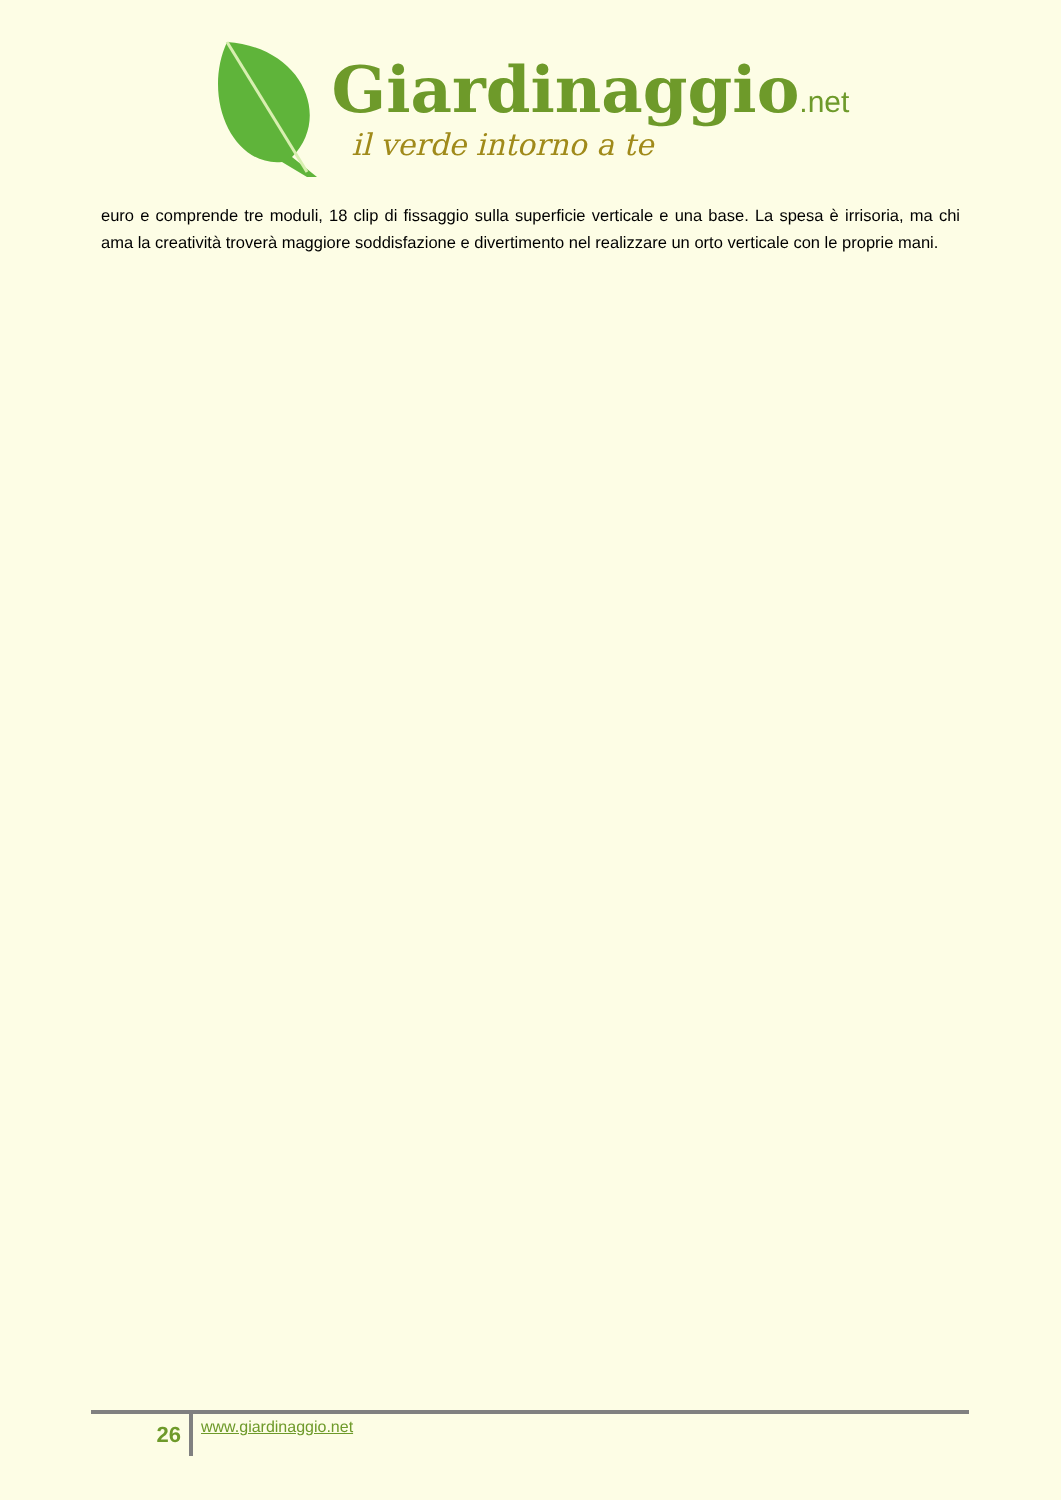Giardinaggio.net
il verde intorno a te
euro e comprende tre moduli, 18 clip di fissaggio sulla superficie verticale e una base. La spesa è irrisoria, ma chi ama la creatività troverà maggiore soddisfazione e divertimento nel realizzare un orto verticale con le proprie mani.
26
www.giardinaggio.net